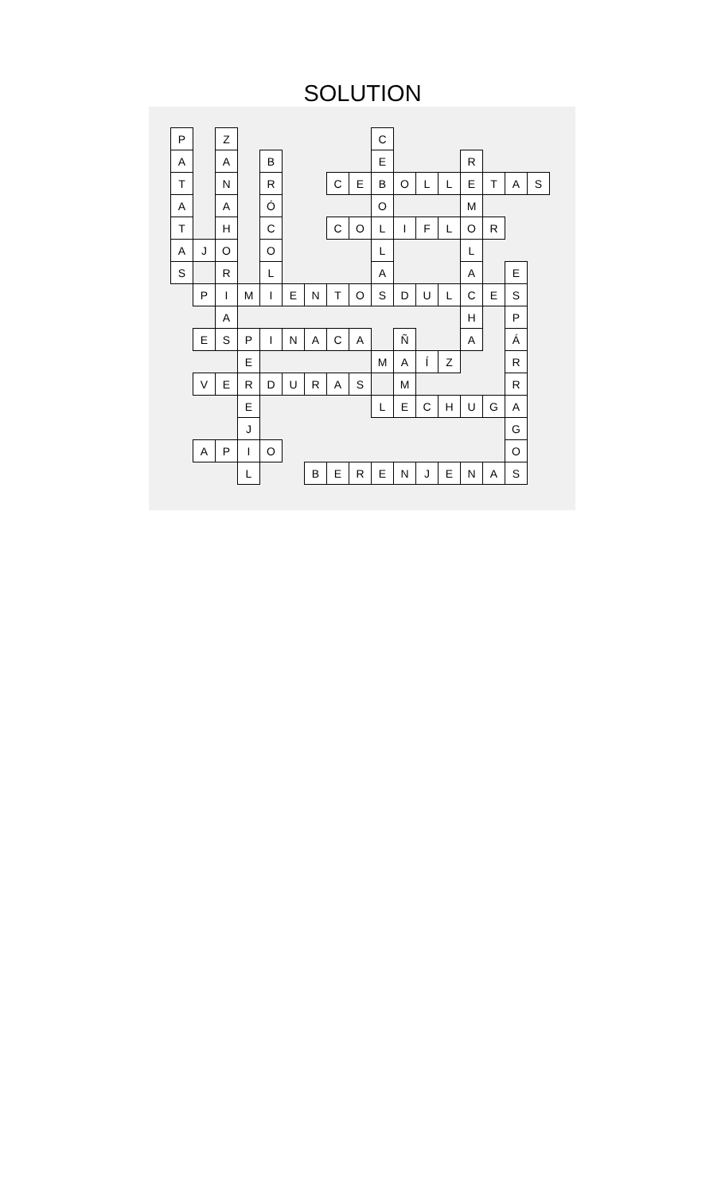SOLUTION
| P | | Z | | | | | | | C | | | | | | | |
| A | | A | | B | | | | | E | | | | R | | | |
| T | | N | | R | | | C | E | B | O | L | L | E | T | A | S |
| A | | A | | Ó | | | | | O | | | | M | | | |
| T | | H | | C | | | C | O | L | I | F | L | O | R | | |
| A | J | O | | O | | | | | L | | | | L | | | |
| S | | R | | L | | | | | A | | | | A | | E | |
| | P | I | M | I | E | N | T | O | S | D | U | L | C | E | S | |
| | | A | | | | | | | | | | | H | | P | |
| | E | S | P | I | N | A | C | A | | Ñ | | | A | | Á | |
| | | | E | | | | | | M | A | Í | Z | | | R | |
| | V | E | R | D | U | R | A | S | | M | | | | | R | |
| | | | E | | | | | | L | E | C | H | U | G | A | |
| | | | J | | | | | | | | | | | | G | |
| | A | P | I | O | | | | | | | | | | | O | |
| | | | L | | | B | E | R | E | N | J | E | N | A | S | |